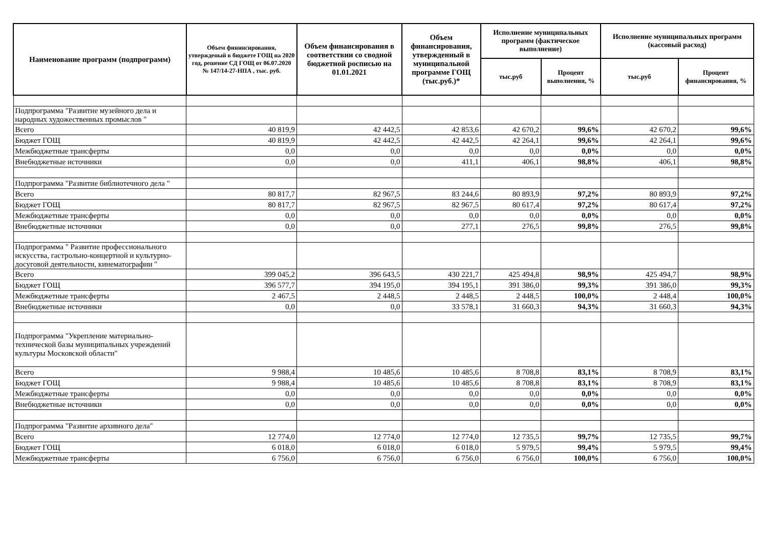| Наименование программ (подпрограмм) | Объем фининсирования, утвержденый в бюджете ГОЩ на 2020 год, решение СД ГОЩ от 06.07.2020 № 147/14-27-НПА , тыс. руб. | Объем финансирования в соответствии со сводной бюджетной росписью на 01.01.2021 | Объем финансирования, утвержденный в муниципальной программе ГОЩ (тыс.руб.)* | Исполнение муниципальных программ (фактическое выполнение) | | Исполнение муниципальных программ (кассовый расход) | |
| --- | --- | --- | --- | --- | --- | --- | --- |
| | | | | тыс.руб | Процент выполнения, % | тыс.руб | Процент финансирования, % |
| Подпрограмма "Развитие музейного дела и народных художественных промыслов " | | | | | | | |
| Всего | 40 819,9 | 42 442,5 | 42 853,6 | 42 670,2 | 99,6% | 42 670,2 | 99,6% |
| Бюджет ГОЩ | 40 819,9 | 42 442,5 | 42 442,5 | 42 264,1 | 99,6% | 42 264,1 | 99,6% |
| Межбюджетные трансферты | 0,0 | 0,0 | 0,0 | 0,0 | 0,0% | 0,0 | 0,0% |
| Внебюджетные источники | 0,0 | 0,0 | 411,1 | 406,1 | 98,8% | 406,1 | 98,8% |
| Подпрограмма "Развитие библиотечного дела " | | | | | | | |
| Всего | 80 817,7 | 82 967,5 | 83 244,6 | 80 893,9 | 97,2% | 80 893,9 | 97,2% |
| Бюджет ГОЩ | 80 817,7 | 82 967,5 | 82 967,5 | 80 617,4 | 97,2% | 80 617,4 | 97,2% |
| Межбюджетные трансферты | 0,0 | 0,0 | 0,0 | 0,0 | 0,0% | 0,0 | 0,0% |
| Внебюджетные источники | 0,0 | 0,0 | 277,1 | 276,5 | 99,8% | 276,5 | 99,8% |
| Подпрограмма " Развитие профессионального искусства, гастрольно-концертной и культурно-досуговой деятельности, кинематографии " | | | | | | | |
| Всего | 399 045,2 | 396 643,5 | 430 221,7 | 425 494,8 | 98,9% | 425 494,7 | 98,9% |
| Бюджет ГОЩ | 396 577,7 | 394 195,0 | 394 195,1 | 391 386,0 | 99,3% | 391 386,0 | 99,3% |
| Межбюджетные трансферты | 2 467,5 | 2 448,5 | 2 448,5 | 2 448,5 | 100,0% | 2 448,4 | 100,0% |
| Внебюджетные источники | 0,0 | 0,0 | 33 578,1 | 31 660,3 | 94,3% | 31 660,3 | 94,3% |
| Подпрограмма "Укрепление материально-технической базы муниципальных учреждений культуры Московской области" | | | | | | | |
| Всего | 9 988,4 | 10 485,6 | 10 485,6 | 8 708,8 | 83,1% | 8 708,9 | 83,1% |
| Бюджет ГОЩ | 9 988,4 | 10 485,6 | 10 485,6 | 8 708,8 | 83,1% | 8 708,9 | 83,1% |
| Межбюджетные трансферты | 0,0 | 0,0 | 0,0 | 0,0 | 0,0% | 0,0 | 0,0% |
| Внебюджетные источники | 0,0 | 0,0 | 0,0 | 0,0 | 0,0% | 0,0 | 0,0% |
| Подпрограмма "Развитие архивного дела" | | | | | | | |
| Всего | 12 774,0 | 12 774,0 | 12 774,0 | 12 735,5 | 99,7% | 12 735,5 | 99,7% |
| Бюджет ГОЩ | 6 018,0 | 6 018,0 | 6 018,0 | 5 979,5 | 99,4% | 5 979,5 | 99,4% |
| Межбюджетные трансферты | 6 756,0 | 6 756,0 | 6 756,0 | 6 756,0 | 100,0% | 6 756,0 | 100,0% |